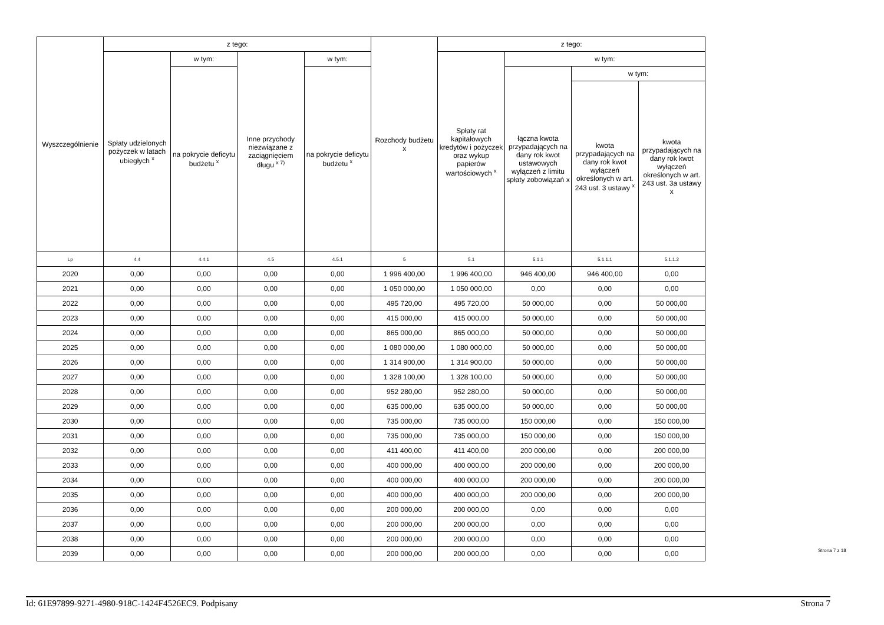| Wyszczególnienie | z tego: | | | | Rozchody budżetu x | z tego: | | | |
| --- | --- | --- | --- | --- | --- | --- | --- | --- | --- |
| | Spłaty udzielonych pożyczek w latach ubiegłych <sup>x</sup> | w tym: | Inne przychody niezwiązane z zaciągnięciem długu <sup>x 7)</sup> | w tym: | | Spłaty rat kapitałowych kredytów i pożyczek oraz wykup papierów wartościowych <sup>x</sup> | w tym: | | |
| | | na pokrycie deficytu budżetu <sup>x</sup> | | na pokrycie deficytu budżetu <sup>x</sup> | | | łączna kwota przypadających na dany rok kwot ustawowych wyłączeń z limitu spłaty zobowiązań x | w tym: | |
| | | | | | | | | kwota przypadających na dany rok kwot wyłączeń określonych w art. 243 ust. 3 ustawy <sup>x</sup> | kwota przypadających na dany rok kwot wyłączeń określonych w art. 243 ust. 3a ustawy x |
| Lp | 4.4 | 4.4.1 | 4.5 | 4.5.1 | 5 | 5.1 | 5.1.1 | 5.1.1.1 | 5.1.1.2 |
| 2020 | 0,00 | 0,00 | 0,00 | 0,00 | 1 996 400,00 | 1 996 400,00 | 946 400,00 | 946 400,00 | 0,00 |
| 2021 | 0,00 | 0,00 | 0,00 | 0,00 | 1 050 000,00 | 1 050 000,00 | 0,00 | 0,00 | 0,00 |
| 2022 | 0,00 | 0,00 | 0,00 | 0,00 | 495 720,00 | 495 720,00 | 50 000,00 | 0,00 | 50 000,00 |
| 2023 | 0,00 | 0,00 | 0,00 | 0,00 | 415 000,00 | 415 000,00 | 50 000,00 | 0,00 | 50 000,00 |
| 2024 | 0,00 | 0,00 | 0,00 | 0,00 | 865 000,00 | 865 000,00 | 50 000,00 | 0,00 | 50 000,00 |
| 2025 | 0,00 | 0,00 | 0,00 | 0,00 | 1 080 000,00 | 1 080 000,00 | 50 000,00 | 0,00 | 50 000,00 |
| 2026 | 0,00 | 0,00 | 0,00 | 0,00 | 1 314 900,00 | 1 314 900,00 | 50 000,00 | 0,00 | 50 000,00 |
| 2027 | 0,00 | 0,00 | 0,00 | 0,00 | 1 328 100,00 | 1 328 100,00 | 50 000,00 | 0,00 | 50 000,00 |
| 2028 | 0,00 | 0,00 | 0,00 | 0,00 | 952 280,00 | 952 280,00 | 50 000,00 | 0,00 | 50 000,00 |
| 2029 | 0,00 | 0,00 | 0,00 | 0,00 | 635 000,00 | 635 000,00 | 50 000,00 | 0,00 | 50 000,00 |
| 2030 | 0,00 | 0,00 | 0,00 | 0,00 | 735 000,00 | 735 000,00 | 150 000,00 | 0,00 | 150 000,00 |
| 2031 | 0,00 | 0,00 | 0,00 | 0,00 | 735 000,00 | 735 000,00 | 150 000,00 | 0,00 | 150 000,00 |
| 2032 | 0,00 | 0,00 | 0,00 | 0,00 | 411 400,00 | 411 400,00 | 200 000,00 | 0,00 | 200 000,00 |
| 2033 | 0,00 | 0,00 | 0,00 | 0,00 | 400 000,00 | 400 000,00 | 200 000,00 | 0,00 | 200 000,00 |
| 2034 | 0,00 | 0,00 | 0,00 | 0,00 | 400 000,00 | 400 000,00 | 200 000,00 | 0,00 | 200 000,00 |
| 2035 | 0,00 | 0,00 | 0,00 | 0,00 | 400 000,00 | 400 000,00 | 200 000,00 | 0,00 | 200 000,00 |
| 2036 | 0,00 | 0,00 | 0,00 | 0,00 | 200 000,00 | 200 000,00 | 0,00 | 0,00 | 0,00 |
| 2037 | 0,00 | 0,00 | 0,00 | 0,00 | 200 000,00 | 200 000,00 | 0,00 | 0,00 | 0,00 |
| 2038 | 0,00 | 0,00 | 0,00 | 0,00 | 200 000,00 | 200 000,00 | 0,00 | 0,00 | 0,00 |
| 2039 | 0,00 | 0,00 | 0,00 | 0,00 | 200 000,00 | 200 000,00 | 0,00 | 0,00 | 0,00 |
Strona 7 z 18
Id: 61E97899-9271-4980-918C-1424F4526EC9. Podpisany Strona 7